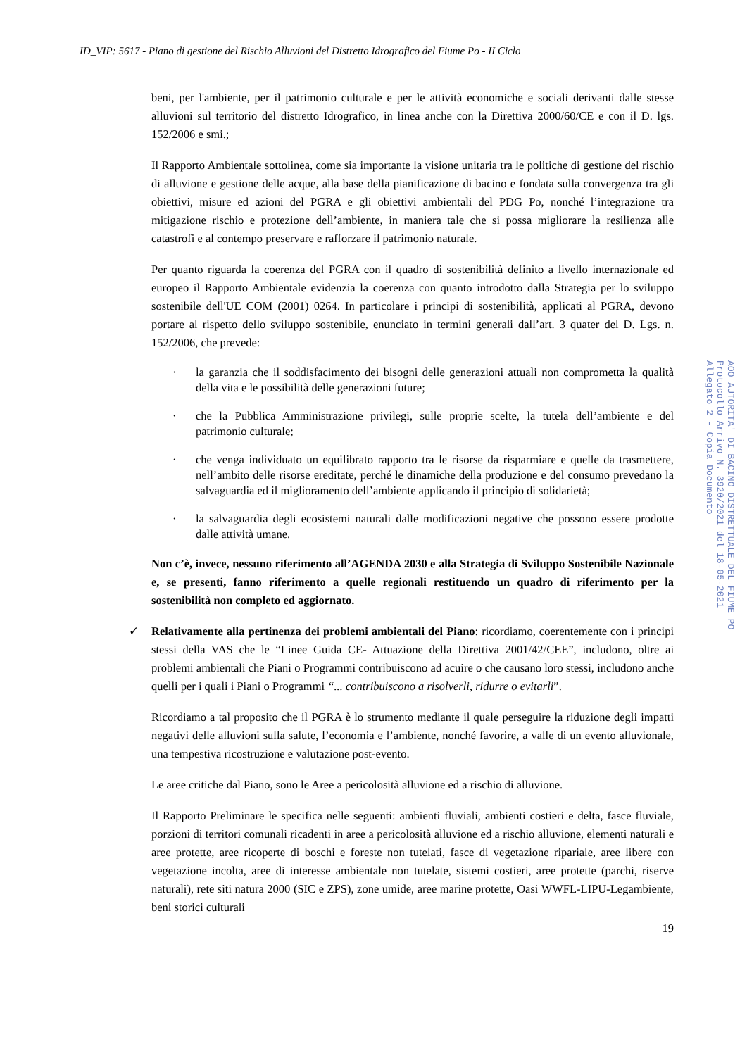ID_VIP: 5617 - Piano di gestione del Rischio Alluvioni del Distretto Idrografico del Fiume Po - II Ciclo
beni, per l'ambiente, per il patrimonio culturale e per le attività economiche e sociali derivanti dalle stesse alluvioni sul territorio del distretto Idrografico, in linea anche con la Direttiva 2000/60/CE e con il D. lgs. 152/2006 e smi.;
Il Rapporto Ambientale sottolinea, come sia importante la visione unitaria tra le politiche di gestione del rischio di alluvione e gestione delle acque, alla base della pianificazione di bacino e fondata sulla convergenza tra gli obiettivi, misure ed azioni del PGRA e gli obiettivi ambientali del PDG Po, nonché l’integrazione tra mitigazione rischio e protezione dell’ambiente, in maniera tale che si possa migliorare la resilienza alle catastrofi e al contempo preservare e rafforzare il patrimonio naturale.
Per quanto riguarda la coerenza del PGRA con il quadro di sostenibilità definito a livello internazionale ed europeo il Rapporto Ambientale evidenzia la coerenza con quanto introdotto dalla Strategia per lo sviluppo sostenibile dell'UE COM (2001) 0264. In particolare i principi di sostenibilità, applicati al PGRA, devono portare al rispetto dello sviluppo sostenibile, enunciato in termini generali dall’art. 3 quater del D. Lgs. n. 152/2006, che prevede:
· la garanzia che il soddisfacimento dei bisogni delle generazioni attuali non comprometta la qualità della vita e le possibilità delle generazioni future;
· che la Pubblica Amministrazione privilegi, sulle proprie scelte, la tutela dell’ambiente e del patrimonio culturale;
· che venga individuato un equilibrato rapporto tra le risorse da risparmiare e quelle da trasmettere, nell’ambito delle risorse ereditate, perché le dinamiche della produzione e del consumo prevedano la salvaguardia ed il miglioramento dell’ambiente applicando il principio di solidarietà;
· la salvaguardia degli ecosistemi naturali dalle modificazioni negative che possono essere prodotte dalle attività umane.
Non c’è, invece, nessuno riferimento all’AGENDA 2030 e alla Strategia di Sviluppo Sostenibile Nazionale e, se presenti, fanno riferimento a quelle regionali restituendo un quadro di riferimento per la sostenibilità non completo ed aggiornato.
✓ Relativamente alla pertinenza dei problemi ambientali del Piano: ricordiamo, coerentemente con i principi stessi della VAS che le “Linee Guida CE- Attuazione della Direttiva 2001/42/CEE”, includono, oltre ai problemi ambientali che Piani o Programmi contribuiscono ad acuire o che causano loro stessi, includono anche quelli per i quali i Piani o Programmi “... contribuiscono a risolverli, ridurre o evitarli”.
Ricordiamo a tal proposito che il PGRA è lo strumento mediante il quale perseguire la riduzione degli impatti negativi delle alluvioni sulla salute, l’economia e l’ambiente, nonché favorire, a valle di un evento alluvionale, una tempestiva ricostruzione e valutazione post-evento.
Le aree critiche dal Piano, sono le Aree a pericolosità alluvione ed a rischio di alluvione.
Il Rapporto Preliminare le specifica nelle seguenti: ambienti fluviali, ambienti costieri e delta, fasce fluviale, porzioni di territori comunali ricadenti in aree a pericolosità alluvione ed a rischio alluvione, elementi naturali e aree protette, aree ricoperte di boschi e foreste non tutelati, fasce di vegetazione ripariale, aree libere con vegetazione incolta, aree di interesse ambientale non tutelate, sistemi costieri, aree protette (parchi, riserve naturali), rete siti natura 2000 (SIC e ZPS), zone umide, aree marine protette, Oasi WWFL-LIPU-Legambiente, beni storici culturali
19
AOO AUTORITA' DI BACINO DISTRETTUALE DEL FIUME PO Protocollo Arrivo N. 3920/2021 del 18-05-2021 Allegato 2 - Copia Documento